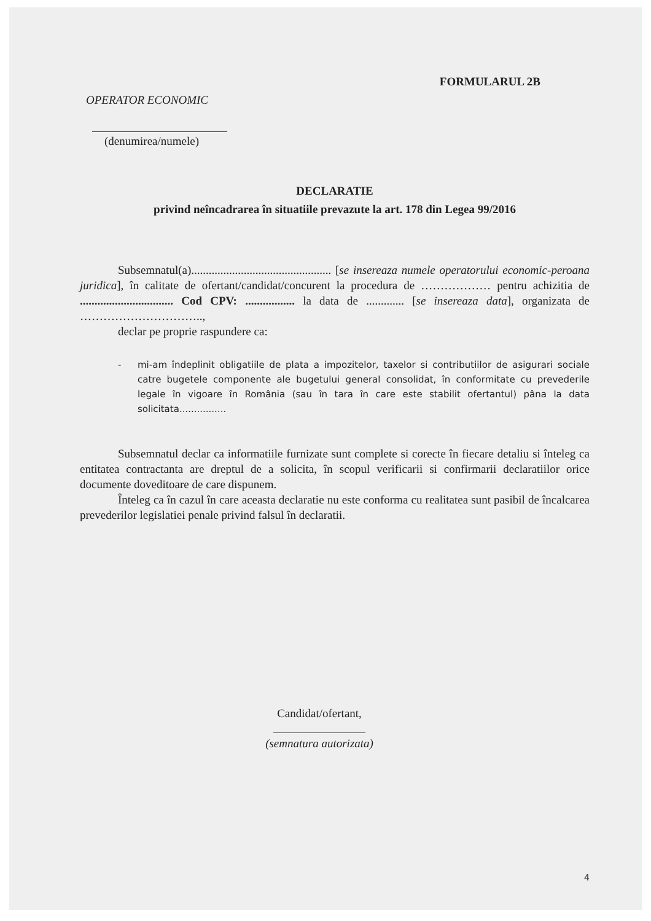FORMULARUL 2B
OPERATOR ECONOMIC
(denumirea/numele)
DECLARATIE
privind neîncadrarea în situatiile prevazute la art. 178 din Legea 99/2016
Subsemnatul(a)................................................ [se insereaza numele operatorului economic-peroana juridica], în calitate de ofertant/candidat/concurent la procedura de ……………… pentru achizitia de ................................ Cod CPV: ................. la data de ............. [se insereaza data], organizata de …………………………..,
declar pe proprie raspundere ca:
- mi-am îndeplinit obligatiile de plata a impozitelor, taxelor si contributiilor de asigurari sociale catre bugetele componente ale bugetului general consolidat, în conformitate cu prevederile legale în vigoare în România (sau în tara în care este stabilit ofertantul) pâna la data solicitata................
Subsemnatul declar ca informatiile furnizate sunt complete si corecte în fiecare detaliu si înteleg ca entitatea contractanta are dreptul de a solicita, în scopul verificarii si confirmarii declaratiilor orice documente doveditoare de care dispunem.
Înteleg ca în cazul în care aceasta declaratie nu este conforma cu realitatea sunt pasibil de încalcarea prevederilor legislatiei penale privind falsul în declaratii.
Candidat/ofertant,
(semnatura autorizata)
4